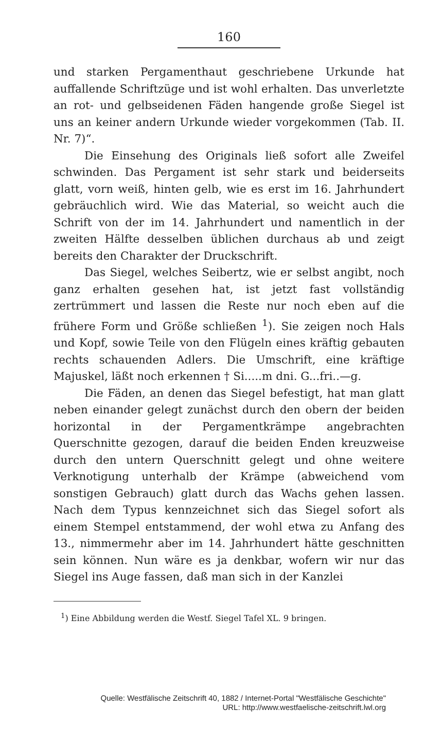160
und starken Pergamenthaut geschriebene Urkunde hat auffallende Schriftzüge und ist wohl erhalten. Das unverletzte an rot- und gelbseidenen Fäden hangende große Siegel ist uns an keiner andern Urkunde wieder vorgekommen (Tab. II. Nr. 7)“.
Die Einsehung des Originals ließ sofort alle Zweifel schwinden. Das Pergament ist sehr stark und beiderseits glatt, vorn weiß, hinten gelb, wie es erst im 16. Jahrhundert gebräuchlich wird. Wie das Material, so weicht auch die Schrift von der im 14. Jahrhundert und namentlich in der zweiten Hälfte desselben üblichen durchaus ab und zeigt bereits den Charakter der Druckschrift.
Das Siegel, welches Seibertz, wie er selbst angibt, noch ganz erhalten gesehen hat, ist jetzt fast vollständig zertrümmert und lassen die Reste nur noch eben auf die frühere Form und Größe schließen <sup>1</sup>). Sie zeigen noch Hals und Kopf, sowie Teile von den Flügeln eines kräftig gebauten rechts schauenden Adlers. Die Umschrift, eine kräftige Majuskel, läßt noch erkennen † Si.....m dni. G...fri..—g.
Die Fäden, an denen das Siegel befestigt, hat man glatt neben einander gelegt zunächst durch den obern der beiden horizontal in der Pergamentkrämpe angebrachten Querschnitte gezogen, darauf die beiden Enden kreuzweise durch den untern Querschnitt gelegt und ohne weitere Verknotigung unterhalb der Krämpe (abweichend vom sonstigen Gebrauch) glatt durch das Wachs gehen lassen. Nach dem Typus kennzeichnet sich das Siegel sofort als einem Stempel entstammend, der wohl etwa zu Anfang des 13., nimmermehr aber im 14. Jahrhundert hätte geschnitten sein können. Nun wäre es ja denkbar, wofern wir nur das Siegel ins Auge fassen, daß man sich in der Kanzlei
<sup>1</sup>) Eine Abbildung werden die Westf. Siegel Tafel XL. 9 bringen.
Quelle: Westfälische Zeitschrift 40, 1882 / Internet-Portal "Westfälische Geschichte"
URL: http://www.westfaelische-zeitschrift.lwl.org